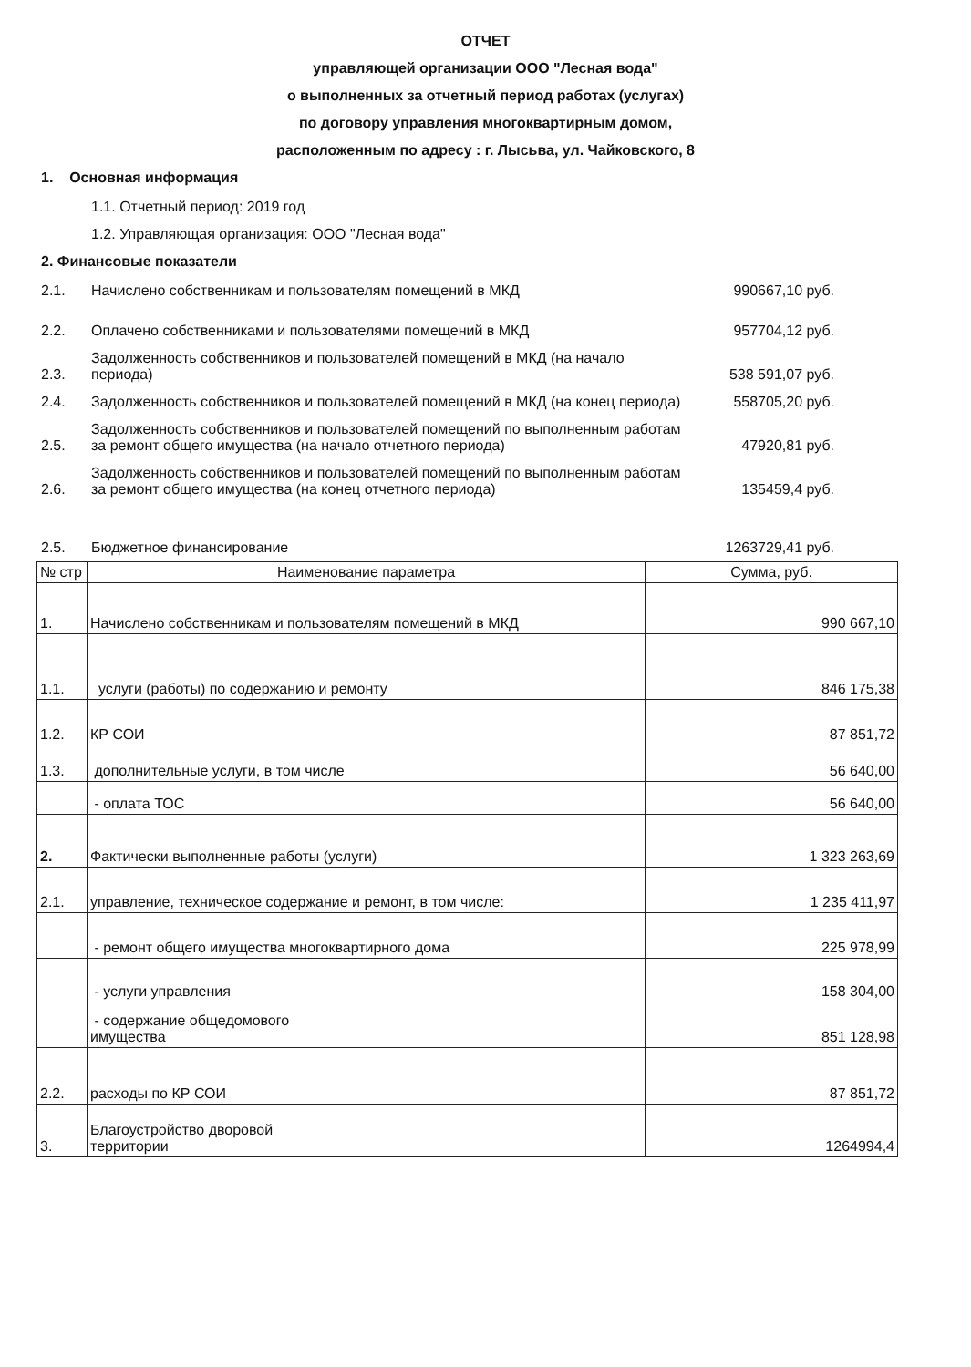ОТЧЕТ
управляющей организации ООО "Лесная вода"
о выполненных за отчетный период работах (услугах)
по договору управления многоквартирным домом,
расположенным по адресу : г. Лысьва, ул. Чайковского, 8
1. Основная информация
1.1. Отчетный период: 2019 год
1.2. Управляющая организация: ООО "Лесная вода"
2. Финансовые показатели
| 2.1. | Начислено собственникам и пользователям помещений в МКД | 990667,10 руб. |
| 2.2. | Оплачено собственниками и пользователями помещений в МКД | 957704,12 руб. |
| 2.3. | Задолженность собственников и пользователей помещений в МКД (на начало периода) | 538 591,07 руб. |
| 2.4. | Задолженность собственников и пользователей помещений в МКД (на конец периода) | 558705,20 руб. |
| 2.5. | Задолженность собственников и пользователей помещений по выполненным работам за ремонт общего имущества (на начало отчетного периода) | 47920,81 руб. |
| 2.6. | Задолженность собственников и пользователей помещений по выполненным работам за ремонт общего имущества (на конец отчетного периода) | 135459,4 руб. |
| 2.5. | Бюджетное финансирование | 1263729,41 руб. |
| № стр | Наименование параметра | Сумма, руб. |
| --- | --- | --- |
| 1. | Начислено собственникам и пользователям помещений в МКД | 990 667,10 |
| 1.1. | услуги (работы) по содержанию и ремонту | 846 175,38 |
| 1.2. | КР СОИ | 87 851,72 |
| 1.3. | дополнительные услуги, в том числе | 56 640,00 |
| | - оплата ТОС | 56 640,00 |
| 2. | Фактически выполненные работы (услуги) | 1 323 263,69 |
| 2.1. | управление, техническое содержание и ремонт, в том числе: | 1 235 411,97 |
| | - ремонт общего имущества многоквартирного дома | 225 978,99 |
| | - услуги управления | 158 304,00 |
| | - содержание общедомового имущества | 851 128,98 |
| 2.2. | расходы по КР СОИ | 87 851,72 |
| 3. | Благоустройство дворовой территории | 1264994,4 |